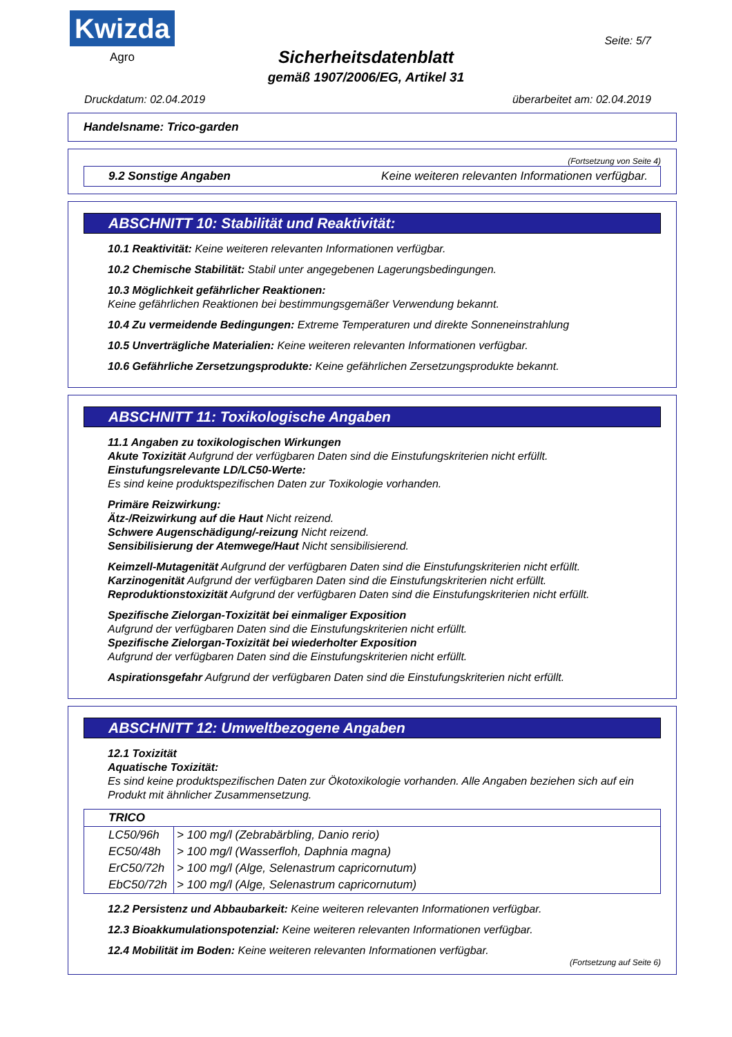Kwizda
Agro
Seite: 5/7
Sicherheitsdatenblatt
gemäß 1907/2006/EG, Artikel 31
Druckdatum: 02.04.2019 überarbeitet am: 02.04.2019
Handelsname: Trico-garden
(Fortsetzung von Seite 4)
9.2 Sonstige Angaben Keine weiteren relevanten Informationen verfügbar.
ABSCHNITT 10: Stabilität und Reaktivität:
10.1 Reaktivität: Keine weiteren relevanten Informationen verfügbar.
10.2 Chemische Stabilität: Stabil unter angegebenen Lagerungsbedingungen.
10.3 Möglichkeit gefährlicher Reaktionen:
Keine gefährlichen Reaktionen bei bestimmungsgemäßer Verwendung bekannt.
10.4 Zu vermeidende Bedingungen: Extreme Temperaturen und direkte Sonneneinstrahlung
10.5 Unverträgliche Materialien: Keine weiteren relevanten Informationen verfügbar.
10.6 Gefährliche Zersetzungsprodukte: Keine gefährlichen Zersetzungsprodukte bekannt.
ABSCHNITT 11: Toxikologische Angaben
11.1 Angaben zu toxikologischen Wirkungen
Akute Toxizität Aufgrund der verfügbaren Daten sind die Einstufungskriterien nicht erfüllt.
Einstufungsrelevante LD/LC50-Werte:
Es sind keine produktspezifischen Daten zur Toxikologie vorhanden.
Primäre Reizwirkung:
Ätz-/Reizwirkung auf die Haut Nicht reizend.
Schwere Augenschädigung/-reizung Nicht reizend.
Sensibilisierung der Atemwege/Haut Nicht sensibilisierend.
Keimzell-Mutagenität Aufgrund der verfügbaren Daten sind die Einstufungskriterien nicht erfüllt.
Karzinogenität Aufgrund der verfügbaren Daten sind die Einstufungskriterien nicht erfüllt.
Reproduktionstoxizität Aufgrund der verfügbaren Daten sind die Einstufungskriterien nicht erfüllt.
Spezifische Zielorgan-Toxizität bei einmaliger Exposition
Aufgrund der verfügbaren Daten sind die Einstufungskriterien nicht erfüllt.
Spezifische Zielorgan-Toxizität bei wiederholter Exposition
Aufgrund der verfügbaren Daten sind die Einstufungskriterien nicht erfüllt.
Aspirationsgefahr Aufgrund der verfügbaren Daten sind die Einstufungskriterien nicht erfüllt.
ABSCHNITT 12: Umweltbezogene Angaben
12.1 Toxizität
Aquatische Toxizität:
Es sind keine produktspezifischen Daten zur Ökotoxikologie vorhanden. Alle Angaben beziehen sich auf ein Produkt mit ähnlicher Zusammensetzung.
| TRICO | |
| --- | --- |
| LC50/96h | > 100 mg/l (Zebrabärbling, Danio rerio) |
| EC50/48h | > 100 mg/l (Wasserfloh, Daphnia magna) |
| ErC50/72h | > 100 mg/l (Alge, Selenastrum capricornutum) |
| EbC50/72h | > 100 mg/l (Alge, Selenastrum capricornutum) |
12.2 Persistenz und Abbaubarkeit: Keine weiteren relevanten Informationen verfügbar.
12.3 Bioakkumulationspotenzial: Keine weiteren relevanten Informationen verfügbar.
12.4 Mobilität im Boden: Keine weiteren relevanten Informationen verfügbar.
(Fortsetzung auf Seite 6)